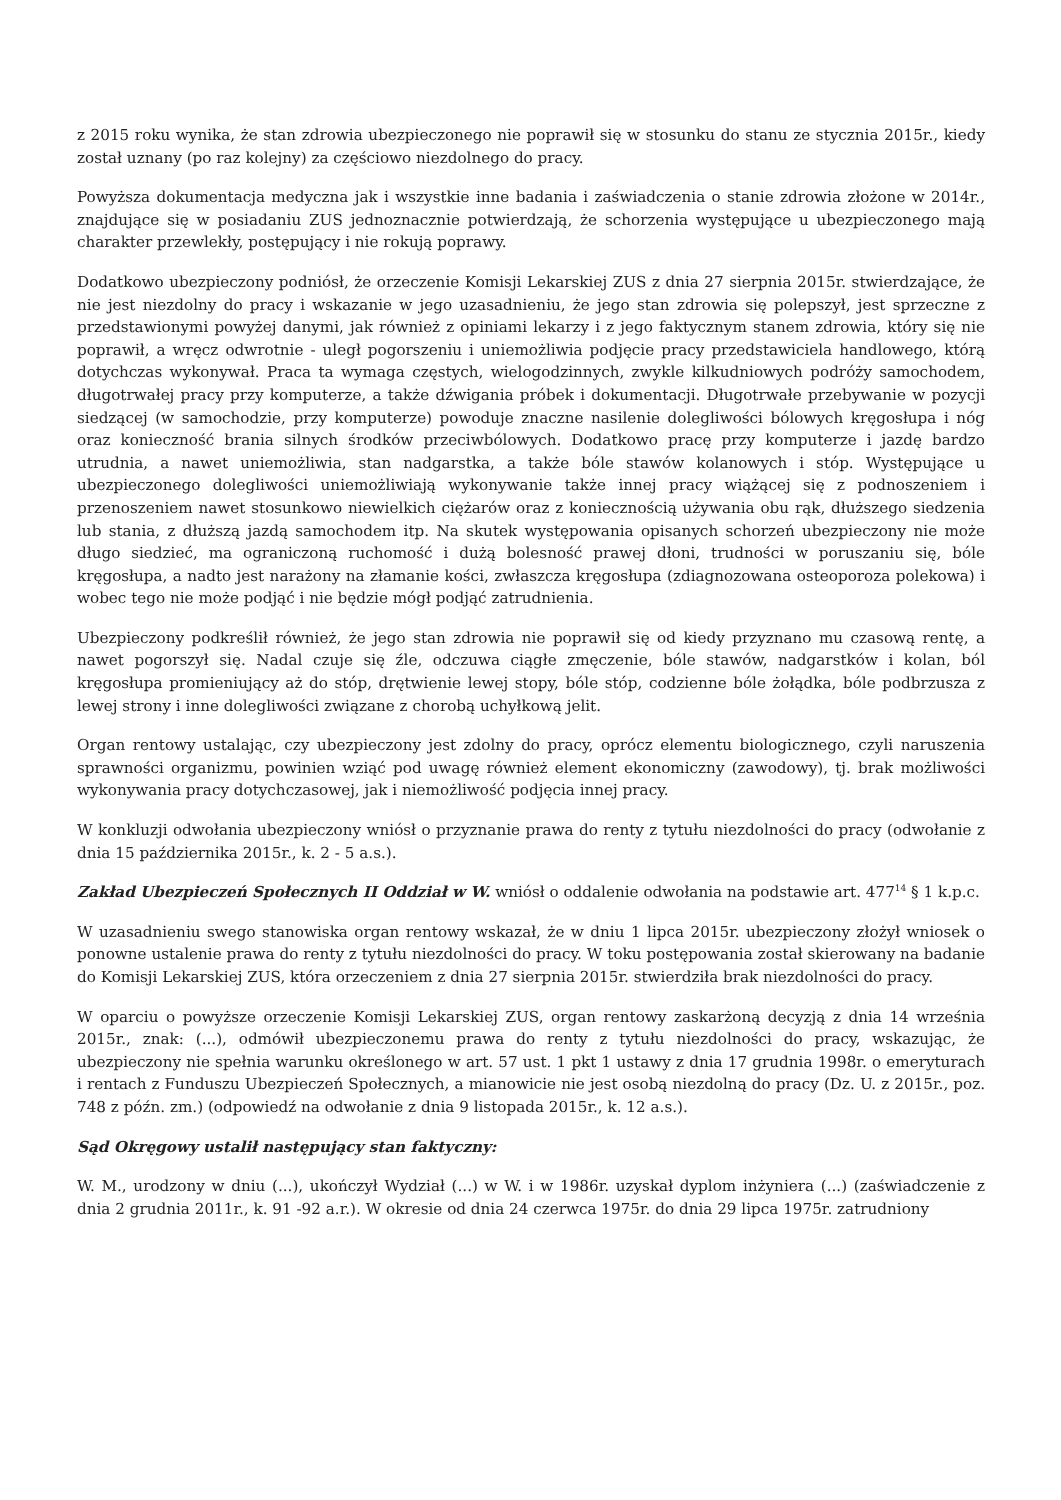z 2015 roku wynika, że stan zdrowia ubezpieczonego nie poprawił się w stosunku do stanu ze stycznia 2015r., kiedy został uznany (po raz kolejny) za częściowo niezdolnego do pracy.
Powyższa dokumentacja medyczna jak i wszystkie inne badania i zaświadczenia o stanie zdrowia złożone w 2014r., znajdujące się w posiadaniu ZUS jednoznacznie potwierdzają, że schorzenia występujące u ubezpieczonego mają charakter przewlekły, postępujący i nie rokują poprawy.
Dodatkowo ubezpieczony podniósł, że orzeczenie Komisji Lekarskiej ZUS z dnia 27 sierpnia 2015r. stwierdzające, że nie jest niezdolny do pracy i wskazanie w jego uzasadnieniu, że jego stan zdrowia się polepszył, jest sprzeczne z przedstawionymi powyżej danymi, jak również z opiniami lekarzy i z jego faktycznym stanem zdrowia, który się nie poprawił, a wręcz odwrotnie - uległ pogorszeniu i uniemożliwia podjęcie pracy przedstawiciela handlowego, którą dotychczas wykonywał. Praca ta wymaga częstych, wielogodzinnych, zwykle kilkudniowych podróży samochodem, długotrwałej pracy przy komputerze, a także dźwigania próbek i dokumentacji. Długotrwałe przebywanie w pozycji siedzącej (w samochodzie, przy komputerze) powoduje znaczne nasilenie dolegliwości bólowych kręgosłupa i nóg oraz konieczność brania silnych środków przeciwbólowych. Dodatkowo pracę przy komputerze i jazdę bardzo utrudnia, a nawet uniemożliwia, stan nadgarstka, a także bóle stawów kolanowych i stóp. Występujące u ubezpieczonego dolegliwości uniemożliwiają wykonywanie także innej pracy wiążącej się z podnoszeniem i przenoszeniem nawet stosunkowo niewielkich ciężarów oraz z koniecznością używania obu rąk, dłuższego siedzenia lub stania, z dłuższą jazdą samochodem itp. Na skutek występowania opisanych schorzeń ubezpieczony nie może długo siedzieć, ma ograniczoną ruchomość i dużą bolesność prawej dłoni, trudności w poruszaniu się, bóle kręgosłupa, a nadto jest narażony na złamanie kości, zwłaszcza kręgosłupa (zdiagnozowana osteoporoza polekowa) i wobec tego nie może podjąć i nie będzie mógł podjąć zatrudnienia.
Ubezpieczony podkreślił również, że jego stan zdrowia nie poprawił się od kiedy przyznano mu czasową rentę, a nawet pogorszył się. Nadal czuje się źle, odczuwa ciągłe zmęczenie, bóle stawów, nadgarstków i kolan, ból kręgosłupa promieniujący aż do stóp, drętwienie lewej stopy, bóle stóp, codzienne bóle żołądka, bóle podbrzusza z lewej strony i inne dolegliwości związane z chorobą uchyłkową jelit.
Organ rentowy ustalając, czy ubezpieczony jest zdolny do pracy, oprócz elementu biologicznego, czyli naruszenia sprawności organizmu, powinien wziąć pod uwagę również element ekonomiczny (zawodowy), tj. brak możliwości wykonywania pracy dotychczasowej, jak i niemożliwość podjęcia innej pracy.
W konkluzji odwołania ubezpieczony wniósł o przyznanie prawa do renty z tytułu niezdolności do pracy (odwołanie z dnia 15 października 2015r., k. 2 - 5 a.s.).
Zakład Ubezpieczeń Społecznych II Oddział w W. wniósł o oddalenie odwołania na podstawie art. 477<sup>14</sup> § 1 k.p.c.
W uzasadnieniu swego stanowiska organ rentowy wskazał, że w dniu 1 lipca 2015r. ubezpieczony złożył wniosek o ponowne ustalenie prawa do renty z tytułu niezdolności do pracy. W toku postępowania został skierowany na badanie do Komisji Lekarskiej ZUS, która orzeczeniem z dnia 27 sierpnia 2015r. stwierdziła brak niezdolności do pracy.
W oparciu o powyższe orzeczenie Komisji Lekarskiej ZUS, organ rentowy zaskarżoną decyzją z dnia 14 września 2015r., znak: (...), odmówił ubezpieczonemu prawa do renty z tytułu niezdolności do pracy, wskazując, że ubezpieczony nie spełnia warunku określonego w art. 57 ust. 1 pkt 1 ustawy z dnia 17 grudnia 1998r. o emeryturach i rentach z Funduszu Ubezpieczeń Społecznych, a mianowicie nie jest osobą niezdolną do pracy (Dz. U. z 2015r., poz. 748 z późn. zm.) (odpowiedź na odwołanie z dnia 9 listopada 2015r., k. 12 a.s.).
Sąd Okręgowy ustalił następujący stan faktyczny:
W. M., urodzony w dniu (...), ukończył Wydział (...) w W. i w 1986r. uzyskał dyplom inżyniera (...) (zaświadczenie z dnia 2 grudnia 2011r., k. 91 -92 a.r.). W okresie od dnia 24 czerwca 1975r. do dnia 29 lipca 1975r. zatrudniony